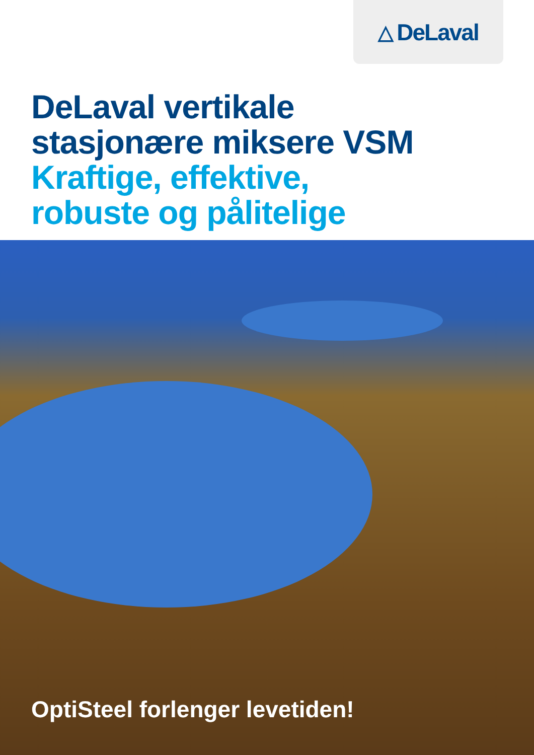△ DeLaval
DeLaval vertikale
stasjonære miksere VSM
Kraftige, effektive,
robuste og pålitelige
OptiSteel forlenger levetiden!